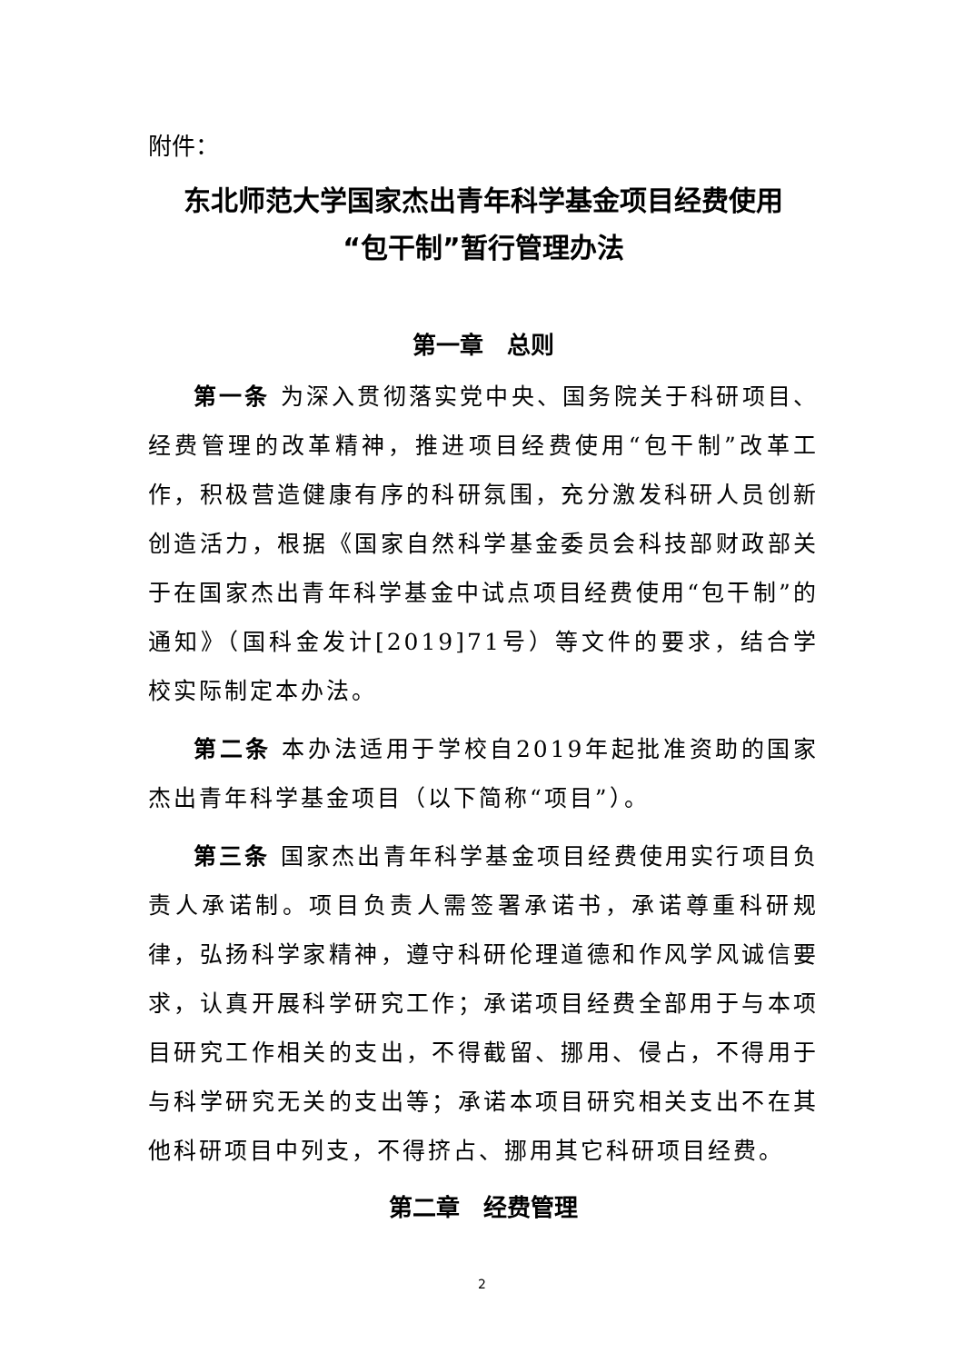附件：
东北师范大学国家杰出青年科学基金项目经费使用
“包干制”暂行管理办法
第一章　总则
第一条 为深入贯彻落实党中央、国务院关于科研项目、经费管理的改革精神，推进项目经费使用“包干制”改革工作，积极营造健康有序的科研氛围，充分激发科研人员创新创造活力，根据《国家自然科学基金委员会科技部财政部关于在国家杰出青年科学基金中试点项目经费使用“包干制”的通知》（国科金发计[2019]71号）等文件的要求，结合学校实际制定本办法。
第二条 本办法适用于学校自2019年起批准资助的国家杰出青年科学基金项目（以下简称“项目”）。
第三条 国家杰出青年科学基金项目经费使用实行项目负责人承诺制。项目负责人需签署承诺书，承诺尊重科研规律，弘扬科学家精神，遵守科研伦理道德和作风学风诚信要求，认真开展科学研究工作；承诺项目经费全部用于与本项目研究工作相关的支出，不得截留、挪用、侵占，不得用于与科学研究无关的支出等；承诺本项目研究相关支出不在其他科研项目中列支，不得挤占、挪用其它科研项目经费。
第二章　经费管理
2